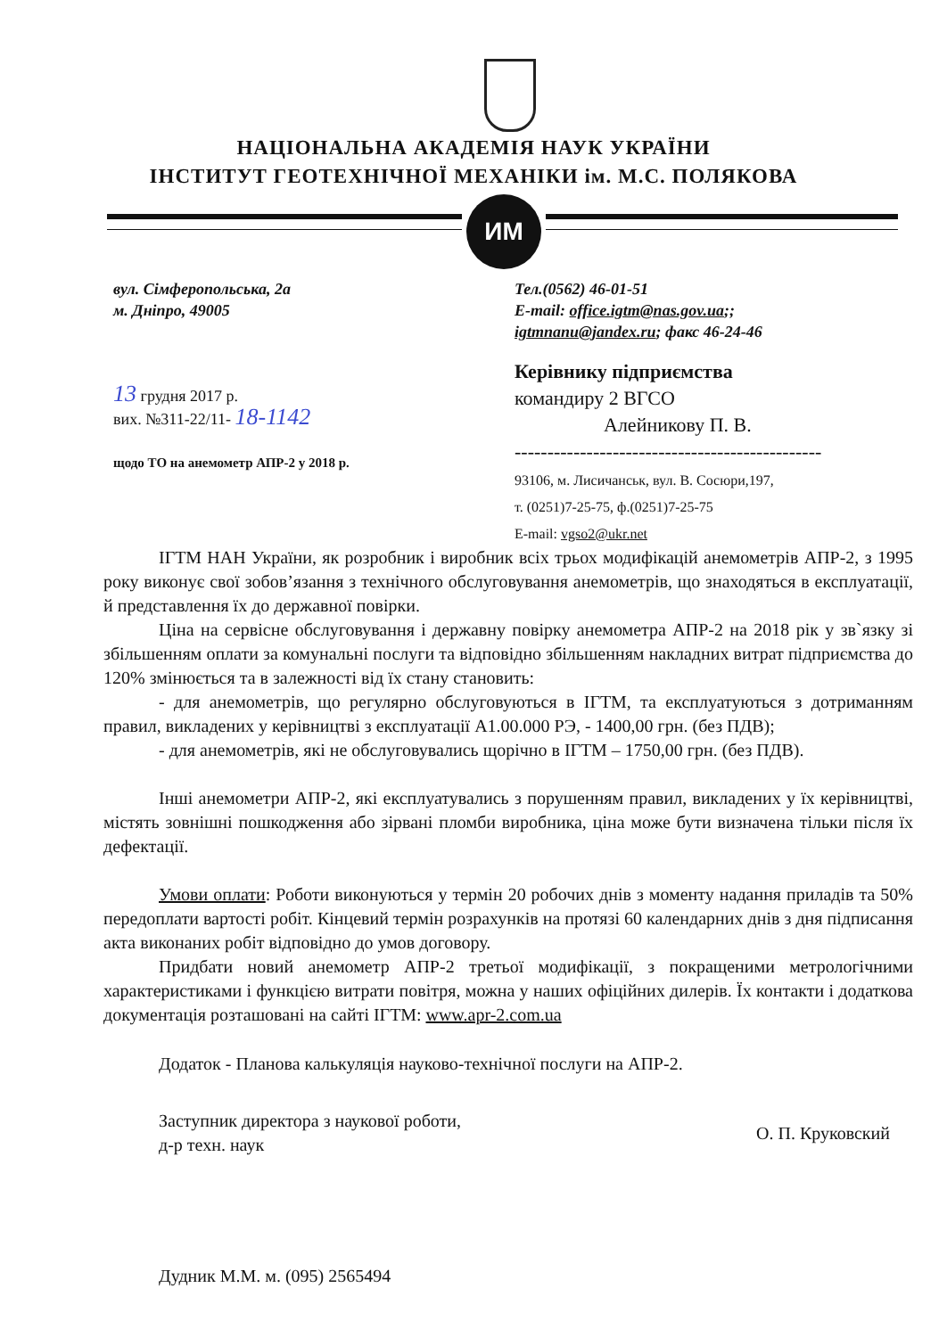НАЦІОНАЛЬНА АКАДЕМІЯ НАУК УКРАЇНИ
ІНСТИТУТ ГЕОТЕХНІЧНОЇ МЕХАНІКИ ім. М.С. ПОЛЯКОВА
ИМ
вул. Сімферопольська, 2а
м. Дніпро, 49005
Тел.(0562) 46-01-51
E-mail: office.igtm@nas.gov.ua;;
igtmnanu@jandex.ru; факс 46-24-46
13 грудня 2017 р.
вих. №311-22/11- 18-1142
щодо ТО на анемометр АПР-2 у 2018 р.
Керівнику підприємства
командиру 2 ВГСО
Алейникову П. В.
-----------------------------------------------
93106, м. Лисичанськ, вул. В. Сосюри,197,
т. (0251)7-25-75, ф.(0251)7-25-75
E-mail: vgso2@ukr.net
ІГТМ НАН України, як розробник і виробник всіх трьох модифікацій анемометрів АПР-2, з 1995 року виконує свої зобов’язання з технічного обслуговування анемометрів, що знаходяться в експлуатації, й представлення їх до державної повірки.
Ціна на сервісне обслуговування і державну повірку анемометра АПР-2 на 2018 рік у зв`язку зі збільшенням оплати за комунальні послуги та відповідно збільшенням накладних витрат підприємства до 120% змінюється та в залежності від їх стану становить:
- для анемометрів, що регулярно обслуговуються в ІГТМ, та експлуатуються з дотриманням правил, викладених у керівництві з експлуатації А1.00.000 РЭ, - 1400,00 грн. (без ПДВ);
- для анемометрів, які не обслуговувались щорічно в ІГТМ – 1750,00 грн. (без ПДВ).
Інші анемометри АПР-2, які експлуатувались з порушенням правил, викладених у їх керівництві, містять зовнішні пошкодження або зірвані пломби виробника, ціна може бути визначена тільки після їх дефектації.
Умови оплати: Роботи виконуються у термін 20 робочих днів з моменту надання приладів та 50% передоплати вартості робіт. Кінцевий термін розрахунків на протязі 60 календарних днів з дня підписання акта виконаних робіт відповідно до умов договору.
Придбати новий анемометр АПР-2 третьої модифікації, з покращеними метрологічними характеристиками і функцією витрати повітря, можна у наших офіційних дилерів. Їх контакти і додаткова документація розташовані на сайті ІГТМ: www.apr-2.com.ua
Додаток - Планова калькуляція науково-технічної послуги на АПР-2.
Заступник директора з наукової роботи,
д-р техн. наук
О. П. Круковский
Дудник М.М. м. (095) 2565494